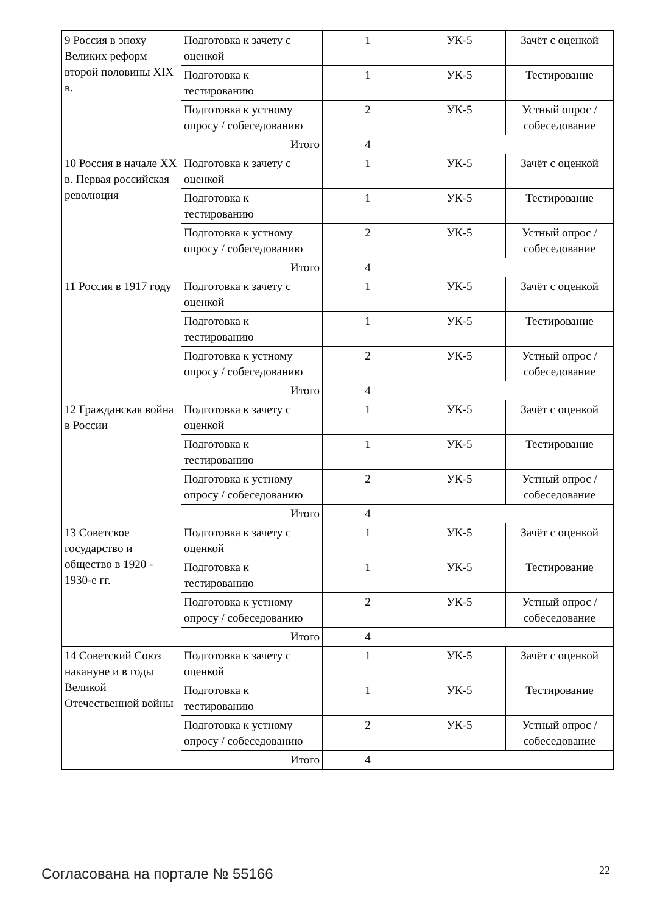| 9 Россия в эпоху Великих реформ второй половины XIX в. | Подготовка к зачету с оценкой | 1 | УК-5 | Зачёт с оценкой |
| | Подготовка к тестированию | 1 | УК-5 | Тестирование |
| | Подготовка к устному опросу / собеседованию | 2 | УК-5 | Устный опрос / собеседование |
| | Итого | 4 | | |
| 10 Россия в начале XX в. Первая российская революция | Подготовка к зачету с оценкой | 1 | УК-5 | Зачёт с оценкой |
| | Подготовка к тестированию | 1 | УК-5 | Тестирование |
| | Подготовка к устному опросу / собеседованию | 2 | УК-5 | Устный опрос / собеседование |
| | Итого | 4 | | |
| 11 Россия в 1917 году | Подготовка к зачету с оценкой | 1 | УК-5 | Зачёт с оценкой |
| | Подготовка к тестированию | 1 | УК-5 | Тестирование |
| | Подготовка к устному опросу / собеседованию | 2 | УК-5 | Устный опрос / собеседование |
| | Итого | 4 | | |
| 12 Гражданская война в России | Подготовка к зачету с оценкой | 1 | УК-5 | Зачёт с оценкой |
| | Подготовка к тестированию | 1 | УК-5 | Тестирование |
| | Подготовка к устному опросу / собеседованию | 2 | УК-5 | Устный опрос / собеседование |
| | Итого | 4 | | |
| 13 Советское государство и общество в 1920 - 1930-е гг. | Подготовка к зачету с оценкой | 1 | УК-5 | Зачёт с оценкой |
| | Подготовка к тестированию | 1 | УК-5 | Тестирование |
| | Подготовка к устному опросу / собеседованию | 2 | УК-5 | Устный опрос / собеседование |
| | Итого | 4 | | |
| 14 Советский Союз накануне и в годы Великой Отечественной войны | Подготовка к зачету с оценкой | 1 | УК-5 | Зачёт с оценкой |
| | Подготовка к тестированию | 1 | УК-5 | Тестирование |
| | Подготовка к устному опросу / собеседованию | 2 | УК-5 | Устный опрос / собеседование |
| | Итого | 4 | | |
Согласована на портале № 55166 22